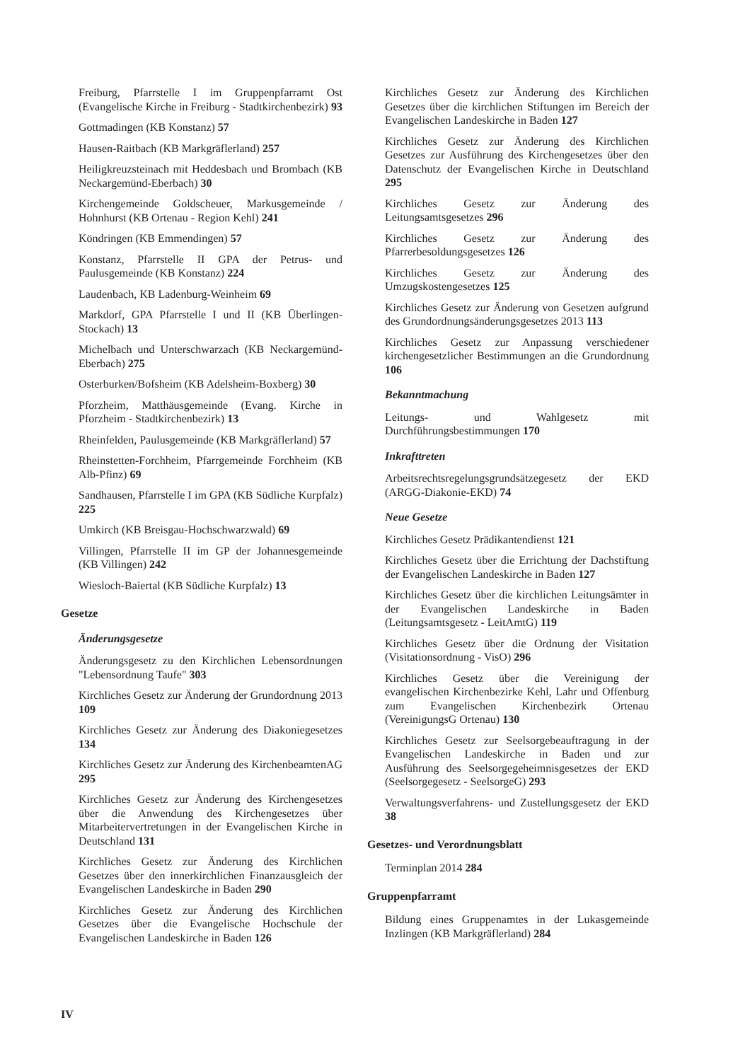Freiburg, Pfarrstelle I im Gruppenpfarramt Ost (Evangelische Kirche in Freiburg - Stadtkirchenbezirk) 93
Gottmadingen (KB Konstanz) 57
Hausen-Raitbach (KB Markgräflerland) 257
Heiligkreuzsteinach mit Heddesbach und Brombach (KB Neckargemünd-Eberbach) 30
Kirchengemeinde Goldscheuer, Markusgemeinde / Hohnhurst (KB Ortenau - Region Kehl) 241
Köndringen (KB Emmendingen) 57
Konstanz, Pfarrstelle II GPA der Petrus- und Paulusgemeinde (KB Konstanz) 224
Laudenbach, KB Ladenburg-Weinheim 69
Markdorf, GPA Pfarrstelle I und II (KB Überlingen-Stockach) 13
Michelbach und Unterschwarzach (KB Neckargemünd-Eberbach) 275
Osterburken/Bofsheim (KB Adelsheim-Boxberg) 30
Pforzheim, Matthäusgemeinde (Evang. Kirche in Pforzheim - Stadtkirchenbezirk) 13
Rheinfelden, Paulusgemeinde (KB Markgräflerland) 57
Rheinstetten-Forchheim, Pfarrgemeinde Forchheim (KB Alb-Pfinz) 69
Sandhausen, Pfarrstelle I im GPA (KB Südliche Kurpfalz) 225
Umkirch (KB Breisgau-Hochschwarzwald) 69
Villingen, Pfarrstelle II im GP der Johannesgemeinde (KB Villingen) 242
Wiesloch-Baiertal (KB Südliche Kurpfalz) 13
Gesetze
Änderungsgesetze
Änderungsgesetz zu den Kirchlichen Lebensordnungen "Lebensordnung Taufe" 303
Kirchliches Gesetz zur Änderung der Grundordnung 2013 109
Kirchliches Gesetz zur Änderung des Diakoniegesetzes 134
Kirchliches Gesetz zur Änderung des KirchenbeamtenAG 295
Kirchliches Gesetz zur Änderung des Kirchengesetzes über die Anwendung des Kirchengesetzes über Mitarbeitervertretungen in der Evangelischen Kirche in Deutschland 131
Kirchliches Gesetz zur Änderung des Kirchlichen Gesetzes über den innerkirchlichen Finanzausgleich der Evangelischen Landeskirche in Baden 290
Kirchliches Gesetz zur Änderung des Kirchlichen Gesetzes über die Evangelische Hochschule der Evangelischen Landeskirche in Baden 126
Kirchliches Gesetz zur Änderung des Kirchlichen Gesetzes über die kirchlichen Stiftungen im Bereich der Evangelischen Landeskirche in Baden 127
Kirchliches Gesetz zur Änderung des Kirchlichen Gesetzes zur Ausführung des Kirchengesetzes über den Datenschutz der Evangelischen Kirche in Deutschland 295
Kirchliches Gesetz zur Änderung des Leitungsamtsgesetzes 296
Kirchliches Gesetz zur Änderung des Pfarrerbesoldungsgesetzes 126
Kirchliches Gesetz zur Änderung des Umzugskostengesetzes 125
Kirchliches Gesetz zur Änderung von Gesetzen aufgrund des Grundordnungsänderungsgesetzes 2013 113
Kirchliches Gesetz zur Anpassung verschiedener kirchengesetzlicher Bestimmungen an die Grundordnung 106
Bekanntmachung
Leitungs- und Wahlgesetz mit Durchführungsbestimmungen 170
Inkrafttreten
Arbeitsrechtsregelungsgrundsätzegesetz der EKD (ARGG-Diakonie-EKD) 74
Neue Gesetze
Kirchliches Gesetz Prädikantendienst 121
Kirchliches Gesetz über die Errichtung der Dachstiftung der Evangelischen Landeskirche in Baden 127
Kirchliches Gesetz über die kirchlichen Leitungsämter in der Evangelischen Landeskirche in Baden (Leitungsamtsgesetz - LeitAmtG) 119
Kirchliches Gesetz über die Ordnung der Visitation (Visitationsordnung - VisO) 296
Kirchliches Gesetz über die Vereinigung der evangelischen Kirchenbezirke Kehl, Lahr und Offenburg zum Evangelischen Kirchenbezirk Ortenau (VereinigungsG Ortenau) 130
Kirchliches Gesetz zur Seelsorgebeauftragung in der Evangelischen Landeskirche in Baden und zur Ausführung des Seelsorgegeheimnisgesetzes der EKD (Seelsorgegesetz - SeelsorgeG) 293
Verwaltungsverfahrens- und Zustellungsgesetz der EKD 38
Gesetzes- und Verordnungsblatt
Terminplan 2014 284
Gruppenpfarramt
Bildung eines Gruppenamtes in der Lukasgemeinde Inzlingen (KB Markgräflerland) 284
IV